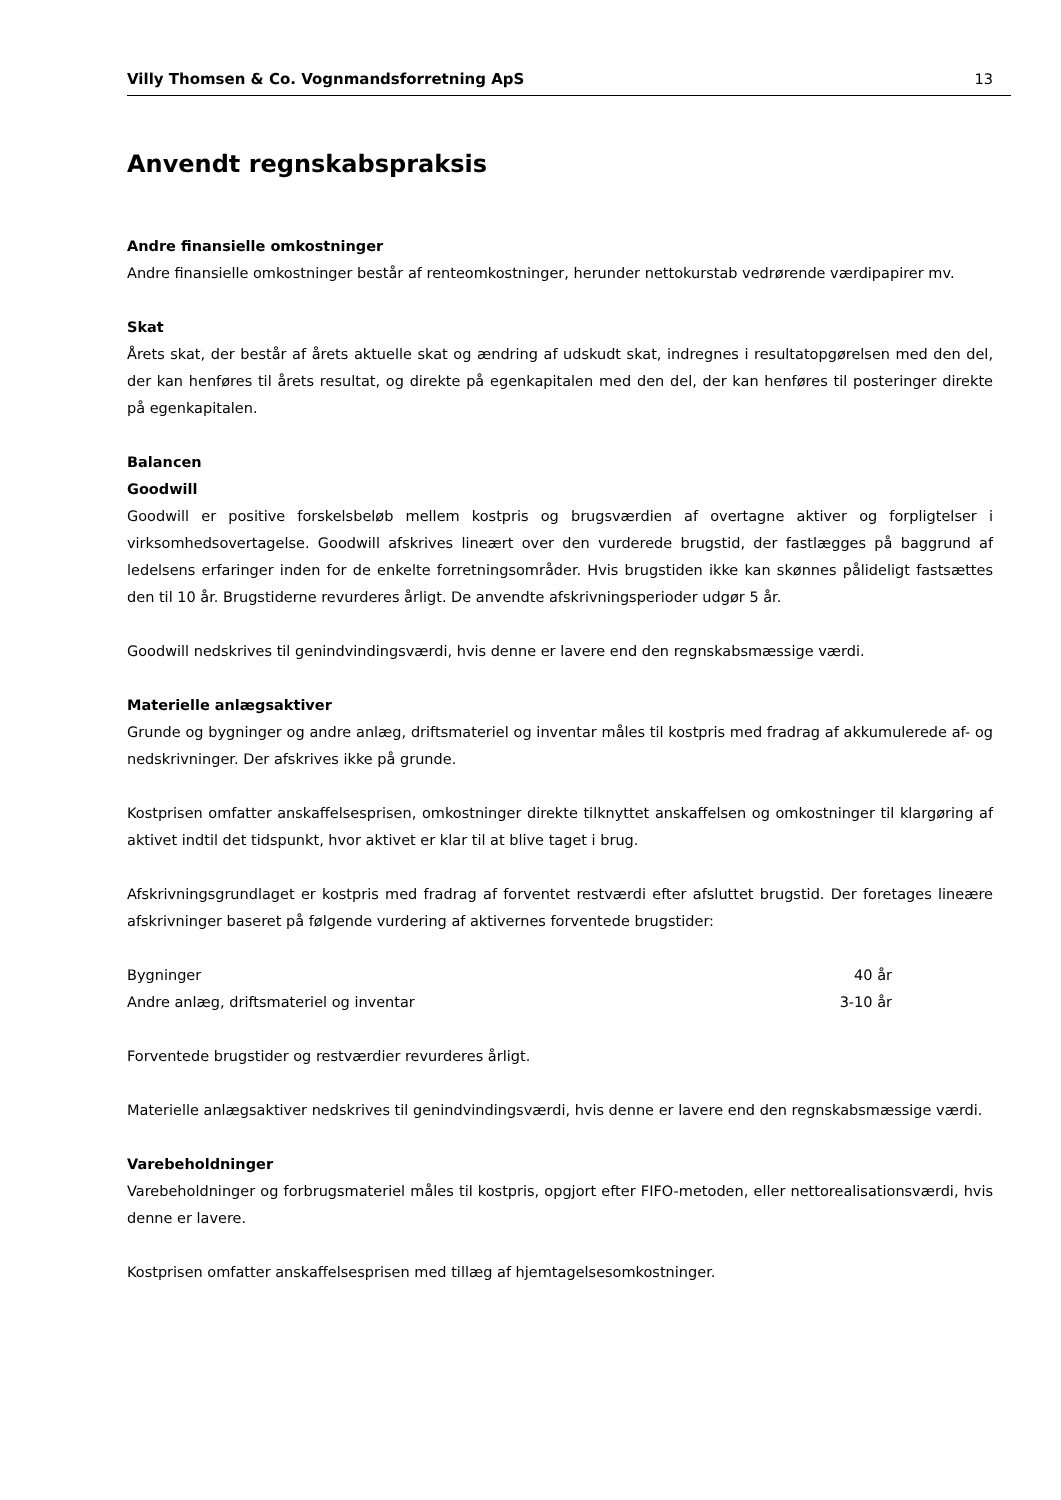Villy Thomsen & Co. Vognmandsforretning ApS 13
Anvendt regnskabspraksis
Andre finansielle omkostninger
Andre finansielle omkostninger består af renteomkostninger, herunder nettokurstab vedrørende værdipapirer mv.
Skat
Årets skat, der består af årets aktuelle skat og ændring af udskudt skat, indregnes i resultatopgørelsen med den del, der kan henføres til årets resultat, og direkte på egenkapitalen med den del, der kan henføres til posteringer direkte på egenkapitalen.
Balancen
Goodwill
Goodwill er positive forskelsbeløb mellem kostpris og brugsværdien af overtagne aktiver og forpligtelser i virksomhedsovertagelse. Goodwill afskrives lineært over den vurderede brugstid, der fastlægges på baggrund af ledelsens erfaringer inden for de enkelte forretningsområder. Hvis brugstiden ikke kan skønnes pålideligt fastsættes den til 10 år. Brugstiderne revurderes årligt. De anvendte afskrivningsperioder udgør 5 år.
Goodwill nedskrives til genindvindingsværdi, hvis denne er lavere end den regnskabsmæssige værdi.
Materielle anlægsaktiver
Grunde og bygninger og andre anlæg, driftsmateriel og inventar måles til kostpris med fradrag af akkumulerede af- og nedskrivninger. Der afskrives ikke på grunde.
Kostprisen omfatter anskaffelsesprisen, omkostninger direkte tilknyttet anskaffelsen og omkostninger til klargøring af aktivet indtil det tidspunkt, hvor aktivet er klar til at blive taget i brug.
Afskrivningsgrundlaget er kostpris med fradrag af forventet restværdi efter afsluttet brugstid. Der foretages lineære afskrivninger baseret på følgende vurdering af aktivernes forventede brugstider:
| Bygninger | 40 år |
| Andre anlæg, driftsmateriel og inventar | 3-10 år |
Forventede brugstider og restværdier revurderes årligt.
Materielle anlægsaktiver nedskrives til genindvindingsværdi, hvis denne er lavere end den regnskabsmæssige værdi.
Varebeholdninger
Varebeholdninger og forbrugsmateriel måles til kostpris, opgjort efter FIFO-metoden, eller nettorealisationsværdi, hvis denne er lavere.
Kostprisen omfatter anskaffelsesprisen med tillæg af hjemtagelsesomkostninger.